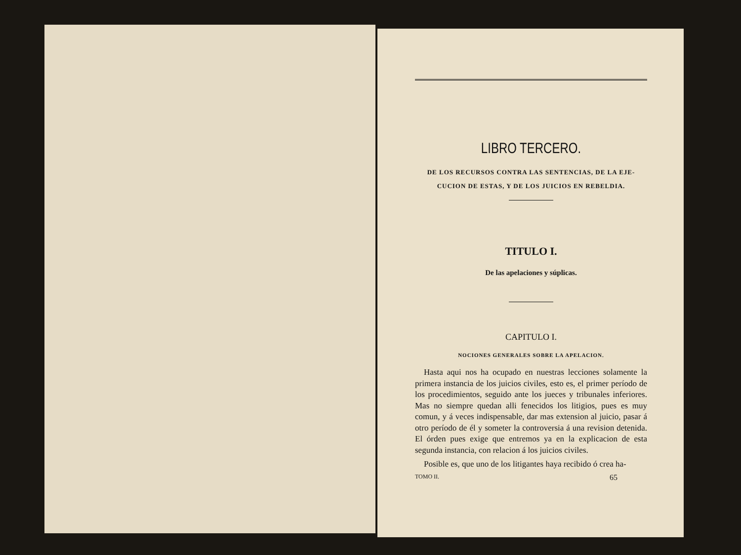LIBRO TERCERO.
DE LOS RECURSOS CONTRA LAS SENTENCIAS, DE LA EJE-
CUCION DE ESTAS, Y DE LOS JUICIOS EN REBELDIA.
TITULO I.
De las apelaciones y súplicas.
CAPITULO I.
NOCIONES GENERALES SOBRE LA APELACION.
Hasta aqui nos ha ocupado en nuestras lecciones solamente la primera instancia de los juicios civiles, esto es, el primer período de los procedimientos, seguido ante los jueces y tribunales inferiores. Mas no siempre quedan alli fenecidos los litigios, pues es muy comun, y á veces indispensable, dar mas extension al juicio, pasar á otro período de él y someter la controversia á una revision detenida. El órden pues exige que entremos ya en la explicacion de esta segunda instancia, con relacion á los juicios civiles.
Posible es, que uno de los litigantes haya recibido ó crea ha-
TOMO II. 65